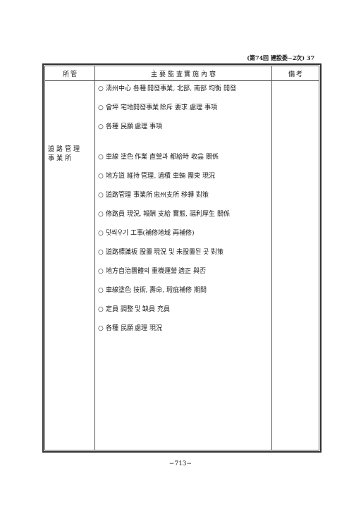(第74回 建設委−2次) 37
| 所 管 | 主 要 監 査 實 施 內 容 | 備 考 |
| --- | --- | --- |
| 道 路 管 理 事 業 所 | ○ 淸州中心 各種 開發事業, 北部, 南部 均衡 開發 ○ 會坪 宅地開發事業 除斥 要求 處理 事項 ○ 各種 民願 處理 事項 ○ 車線 塗色 作業 直營과 都給時 收益 關係 ○ 地方道 維持 管理, 過積 車輛 團東 現況 ○ 道路管理 事業所 忠州支所 移轉 對策 ○ 修路員 現況, 報酬 支給 實態, 福利厚生 關係 ○ 덧씌우기 工事(補修地域 再補修) ○ 道路標識板 設置 現況 및 未設置된 곳 對策 ○ 地方自治團體의 重機運營 適正 與否 ○ 車線塗色 技術, 壽命, 瑕疵補修 期間 ○ 定員 調整 및 缺員 充員 ○ 各種 民願 處理 現況 | |
−713−